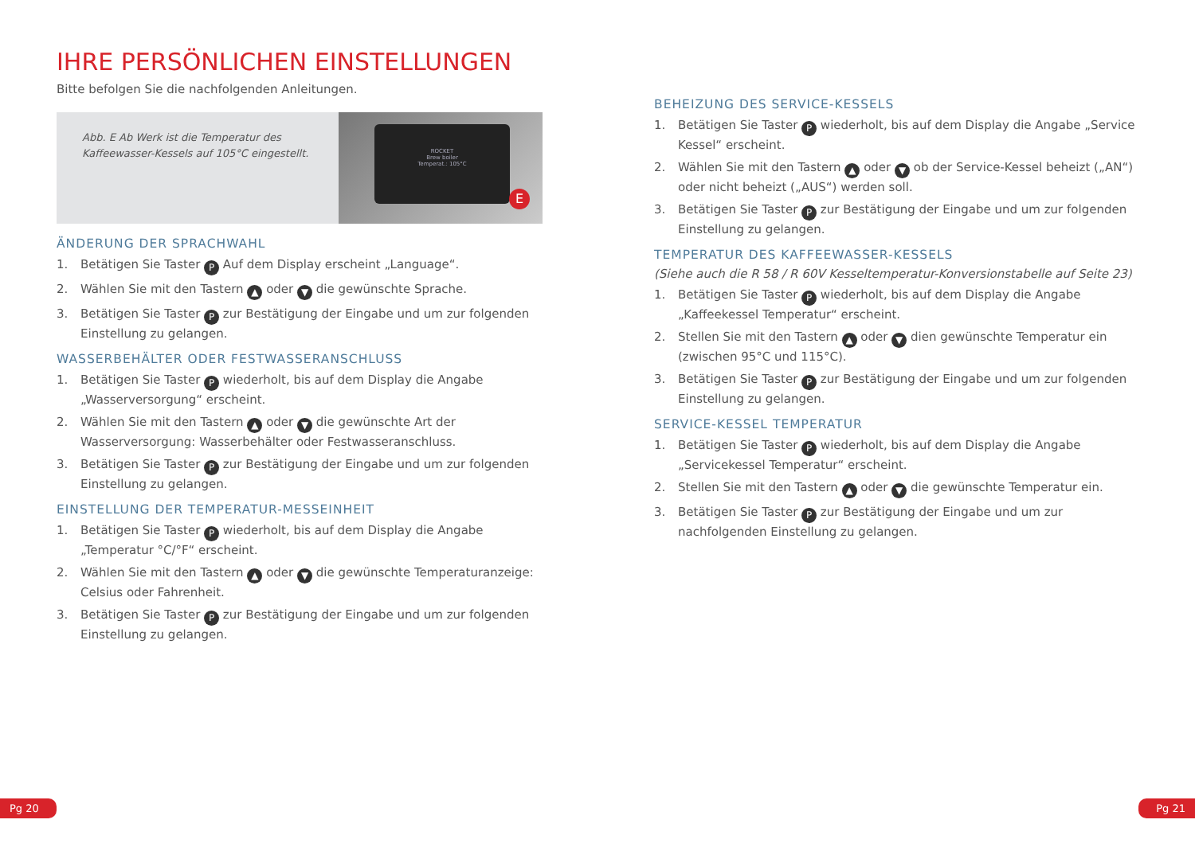IHRE PERSÖNLICHEN EINSTELLUNGEN
Bitte befolgen Sie die nachfolgenden Anleitungen.
Abb. E Ab Werk ist die Temperatur des Kaffeewasser-Kessels auf 105°C eingestellt.
ROCKET
Brew boiler
Temperat.: 105°C
E
ÄNDERUNG DER SPRACHWAHL
1. Betätigen Sie Taster P Auf dem Display erscheint „Language“.
2. Wählen Sie mit den Tastern ▲ oder ▼ die gewünschte Sprache.
3. Betätigen Sie Taster P zur Bestätigung der Eingabe und um zur folgenden Einstellung zu gelangen.
WASSERBEHÄLTER ODER FESTWASSERANSCHLUSS
1. Betätigen Sie Taster P wiederholt, bis auf dem Display die Angabe „Wasserversorgung“ erscheint.
2. Wählen Sie mit den Tastern ▲ oder ▼ die gewünschte Art der Wasserversorgung: Wasserbehälter oder Festwasseranschluss.
3. Betätigen Sie Taster P zur Bestätigung der Eingabe und um zur folgenden Einstellung zu gelangen.
EINSTELLUNG DER TEMPERATUR-MESSEINHEIT
1. Betätigen Sie Taster P wiederholt, bis auf dem Display die Angabe „Temperatur °C/°F“ erscheint.
2. Wählen Sie mit den Tastern ▲ oder ▼ die gewünschte Temperaturanzeige: Celsius oder Fahrenheit.
3. Betätigen Sie Taster P zur Bestätigung der Eingabe und um zur folgenden Einstellung zu gelangen.
BEHEIZUNG DES SERVICE-KESSELS
1. Betätigen Sie Taster P wiederholt, bis auf dem Display die Angabe „Service Kessel“ erscheint.
2. Wählen Sie mit den Tastern ▲ oder ▼ ob der Service-Kessel beheizt („AN“) oder nicht beheizt („AUS“) werden soll.
3. Betätigen Sie Taster P zur Bestätigung der Eingabe und um zur folgenden Einstellung zu gelangen.
TEMPERATUR DES KAFFEEWASSER-KESSELS
(Siehe auch die R 58 / R 60V Kesseltemperatur-Konversionstabelle auf Seite 23)
1. Betätigen Sie Taster P wiederholt, bis auf dem Display die Angabe „Kaffeekessel Temperatur“ erscheint.
2. Stellen Sie mit den Tastern ▲ oder ▼ dien gewünschte Temperatur ein (zwischen 95°C und 115°C).
3. Betätigen Sie Taster P zur Bestätigung der Eingabe und um zur folgenden Einstellung zu gelangen.
SERVICE-KESSEL TEMPERATUR
1. Betätigen Sie Taster P wiederholt, bis auf dem Display die Angabe „Servicekessel Temperatur“ erscheint.
2. Stellen Sie mit den Tastern ▲ oder ▼ die gewünschte Temperatur ein.
3. Betätigen Sie Taster P zur Bestätigung der Eingabe und um zur nachfolgenden Einstellung zu gelangen.
Pg 20 Pg 21